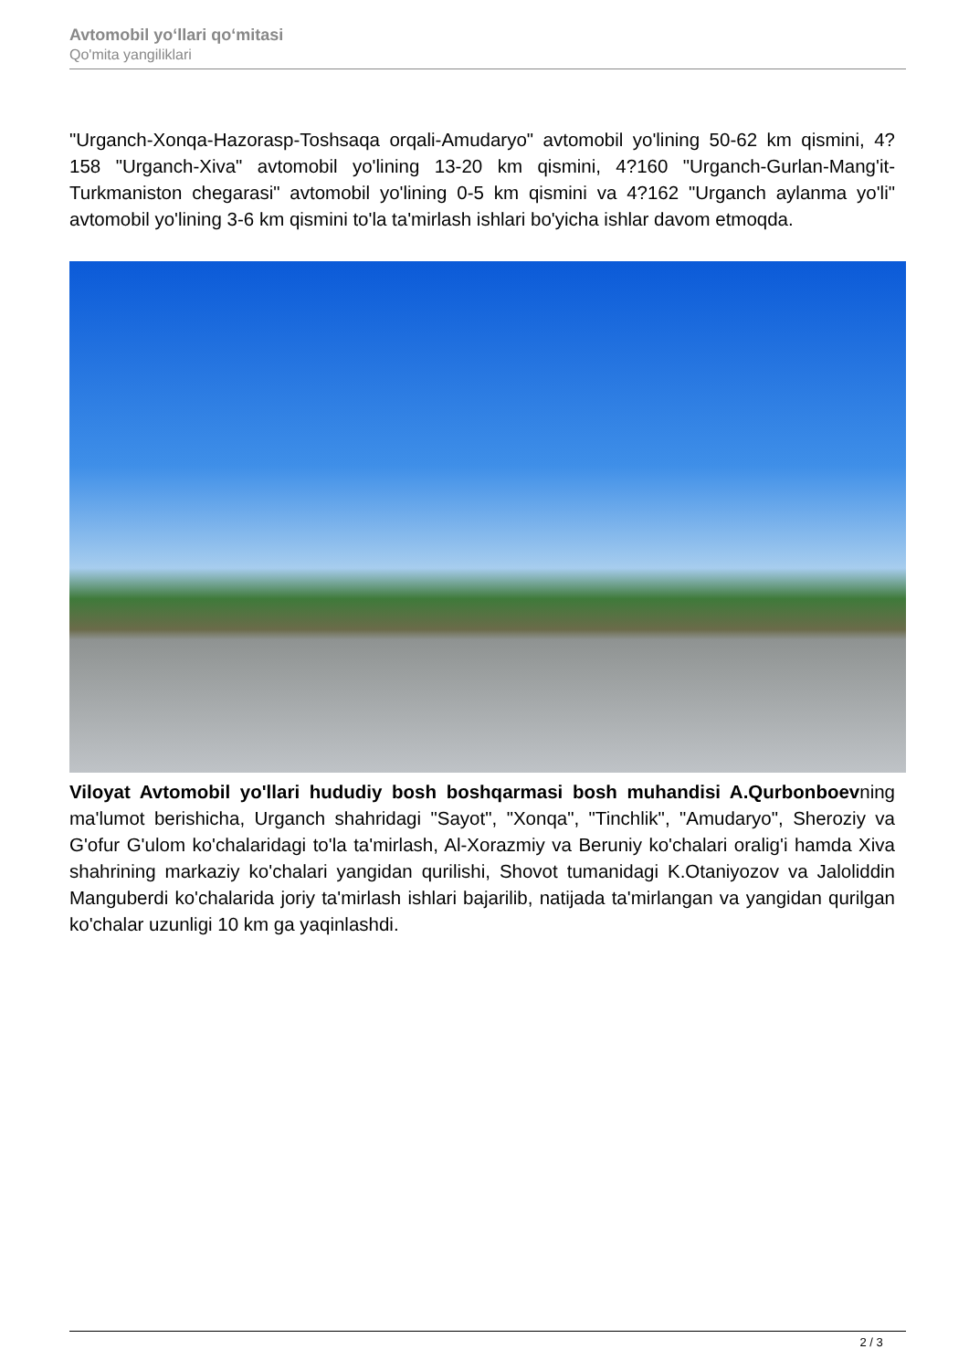Avtomobil yo‘llari qo‘mitasi
Qo'mita yangiliklari
"Urganch-Xonqa-Hazorasp-Toshsaqa orqali-Amudaryo" avtomobil yo'lining 50-62 km qismini, 4?158 "Urganch-Xiva" avtomobil yo'lining 13-20 km qismini, 4?160 "Urganch-Gurlan-Mang'it-Turkmaniston chegarasi" avtomobil yo'lining 0-5 km qismini va 4?162 "Urganch aylanma yo'li" avtomobil yo'lining 3-6 km qismini to'la ta'mirlash ishlari bo'yicha ishlar davom etmoqda.
Viloyat Avtomobil yo'llari hududiy bosh boshqarmasi bosh muhandisi A.Qurbonboevning ma'lumot berishicha, Urganch shahridagi "Sayot", "Xonqa", "Tinchlik", "Amudaryo", Sheroziy va G'ofur G'ulom ko'chalaridagi to'la ta'mirlash, Al-Xorazmiy va Beruniy ko'chalari oralig'i hamda Xiva shahrining markaziy ko'chalari yangidan qurilishi, Shovot tumanidagi K.Otaniyozov va Jaloliddin Manguberdi ko'chalarida joriy ta'mirlash ishlari bajarilib, natijada ta'mirlangan va yangidan qurilgan ko'chalar uzunligi 10 km ga yaqinlashdi.
2 / 3